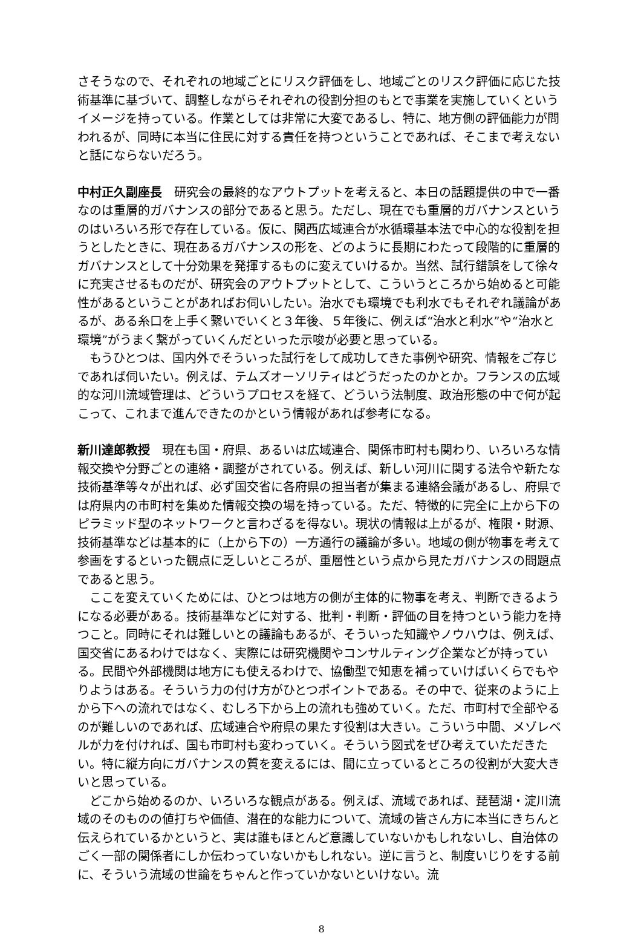さそうなので、それぞれの地域ごとにリスク評価をし、地域ごとのリスク評価に応じた技術基準に基づいて、調整しながらそれぞれの役割分担のもとで事業を実施していくというイメージを持っている。作業としては非常に大変であるし、特に、地方側の評価能力が問われるが、同時に本当に住民に対する責任を持つということであれば、そこまで考えないと話にならないだろう。
中村正久副座長　研究会の最終的なアウトプットを考えると、本日の話題提供の中で一番なのは重層的ガバナンスの部分であると思う。ただし、現在でも重層的ガバナンスというのはいろいろ形で存在している。仮に、関西広域連合が水循環基本法で中心的な役割を担うとしたときに、現在あるガバナンスの形を、どのように長期にわたって段階的に重層的ガバナンスとして十分効果を発揮するものに変えていけるか。当然、試行錯誤をして徐々に充実させるものだが、研究会のアウトプットとして、こういうところから始めると可能性があるということがあればお伺いしたい。治水でも環境でも利水でもそれぞれ議論があるが、ある糸口を上手く繋いでいくと３年後、５年後に、例えば“治水と利水”や“治水と環境”がうまく繋がっていくんだといった示唆が必要と思っている。
　もうひとつは、国内外でそういった試行をして成功してきた事例や研究、情報をご存じであれば伺いたい。例えば、テムズオーソリティはどうだったのかとか。フランスの広域的な河川流域管理は、どういうプロセスを経て、どういう法制度、政治形態の中で何が起こって、これまで進んできたのかという情報があれば参考になる。
新川達郎教授　現在も国・府県、あるいは広域連合、関係市町村も関わり、いろいろな情報交換や分野ごとの連絡・調整がされている。例えば、新しい河川に関する法令や新たな技術基準等々が出れば、必ず国交省に各府県の担当者が集まる連絡会議があるし、府県では府県内の市町村を集めた情報交換の場を持っている。ただ、特徴的に完全に上から下のピラミッド型のネットワークと言わざるを得ない。現状の情報は上がるが、権限・財源、技術基準などは基本的に（上から下の）一方通行の議論が多い。地域の側が物事を考えて参画をするといった観点に乏しいところが、重層性という点から見たガバナンスの問題点であると思う。
　ここを変えていくためには、ひとつは地方の側が主体的に物事を考え、判断できるようになる必要がある。技術基準などに対する、批判・判断・評価の目を持つという能力を持つこと。同時にそれは難しいとの議論もあるが、そういった知識やノウハウは、例えば、国交省にあるわけではなく、実際には研究機関やコンサルティング企業などが持っている。民間や外部機関は地方にも使えるわけで、協働型で知恵を補っていけばいくらでもやりようはある。そういう力の付け方がひとつポイントである。その中で、従来のように上から下への流れではなく、むしろ下から上の流れも強めていく。ただ、市町村で全部やるのが難しいのであれば、広域連合や府県の果たす役割は大きい。こういう中間、メゾレベルが力を付ければ、国も市町村も変わっていく。そういう図式をぜひ考えていただきたい。特に縦方向にガバナンスの質を変えるには、間に立っているところの役割が大変大きいと思っている。
　どこから始めるのか、いろいろな観点がある。例えば、流域であれば、琵琶湖・淀川流域のそのものの値打ちや価値、潜在的な能力について、流域の皆さん方に本当にきちんと伝えられているかというと、実は誰もほとんど意識していないかもしれないし、自治体のごく一部の関係者にしか伝わっていないかもしれない。逆に言うと、制度いじりをする前に、そういう流域の世論をちゃんと作っていかないといけない。流
8